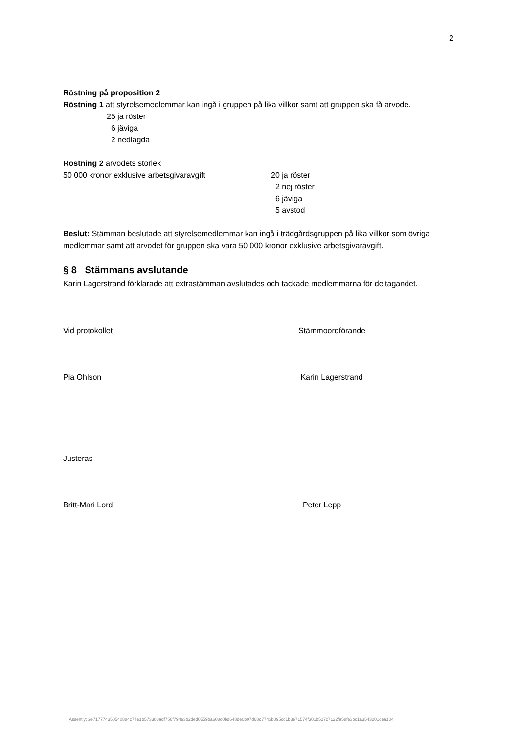2
Röstning på proposition 2
Röstning 1 att styrelsemedlemmar kan ingå i gruppen på lika villkor samt att gruppen ska få arvode.
25 ja röster
6 jäviga
2 nedlagda
Röstning 2 arvodets storlek
50 000 kronor exklusive arbetsgivaravgift 20 ja röster
2 nej röster
6 jäviga
5 avstod
Beslut: Stämman beslutade att styrelsemedlemmar kan ingå i trädgårdsgruppen på lika villkor som övriga medlemmar samt att arvodet för gruppen ska vara 50 000 kronor exklusive arbetsgivaravgift.
§ 8 Stämmans avslutande
Karin Lagerstrand förklarade att extrastämman avslutades och tackade medlemmarna för deltagandet.
Vid protokollet Stämmoordförande
Pia Ohlson Karin Lagerstrand
Justeras
Britt-Mari Lord Peter Lepp
Assently: 2e717774350540884c74e1b573380adf756f794e3b2ded0559ba608c0bd648de0b07d68d7743b095cc1b3e71574f301b527c7122fa58fe3bc1a3543201cea104